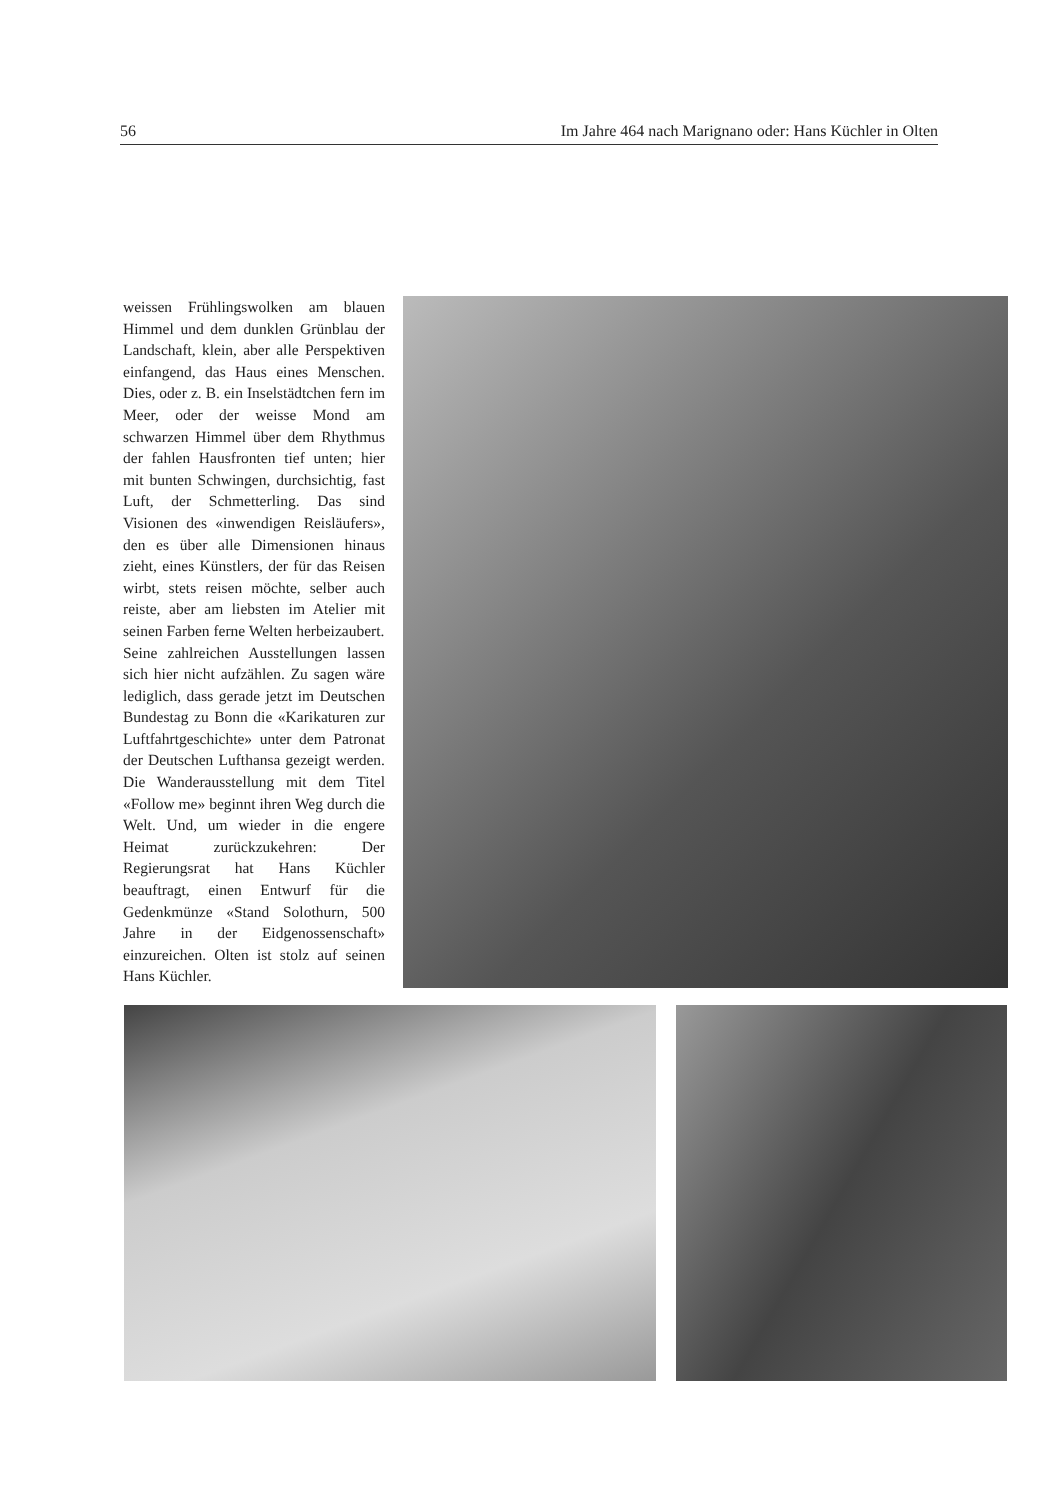56 Im Jahre 464 nach Marignano oder: Hans Küchler in Olten
weissen Frühlingswolken am blauen Himmel und dem dunklen Grünblau der Landschaft, klein, aber alle Perspektiven einfangend, das Haus eines Menschen. Dies, oder z. B. ein Inselstädtchen fern im Meer, oder der weisse Mond am schwarzen Himmel über dem Rhythmus der fahlen Hausfronten tief unten; hier mit bunten Schwingen, durchsichtig, fast Luft, der Schmetterling. Das sind Visionen des «inwendigen Reisläufers», den es über alle Dimensionen hinaus zieht, eines Künstlers, der für das Reisen wirbt, stets reisen möchte, selber auch reiste, aber am liebsten im Atelier mit seinen Farben ferne Welten herbeizaubert.
Seine zahlreichen Ausstellungen lassen sich hier nicht aufzählen. Zu sagen wäre lediglich, dass gerade jetzt im Deutschen Bundestag zu Bonn die «Karikaturen zur Luftfahrtgeschichte» unter dem Patronat der Deutschen Lufthansa gezeigt werden. Die Wanderausstellung mit dem Titel «Follow me» beginnt ihren Weg durch die Welt. Und, um wieder in die engere Heimat zurückzukehren: Der Regierungsrat hat Hans Küchler beauftragt, einen Entwurf für die Gedenkmünze «Stand Solothurn, 500 Jahre in der Eidgenossenschaft» einzureichen. Olten ist stolz auf seinen Hans Küchler.